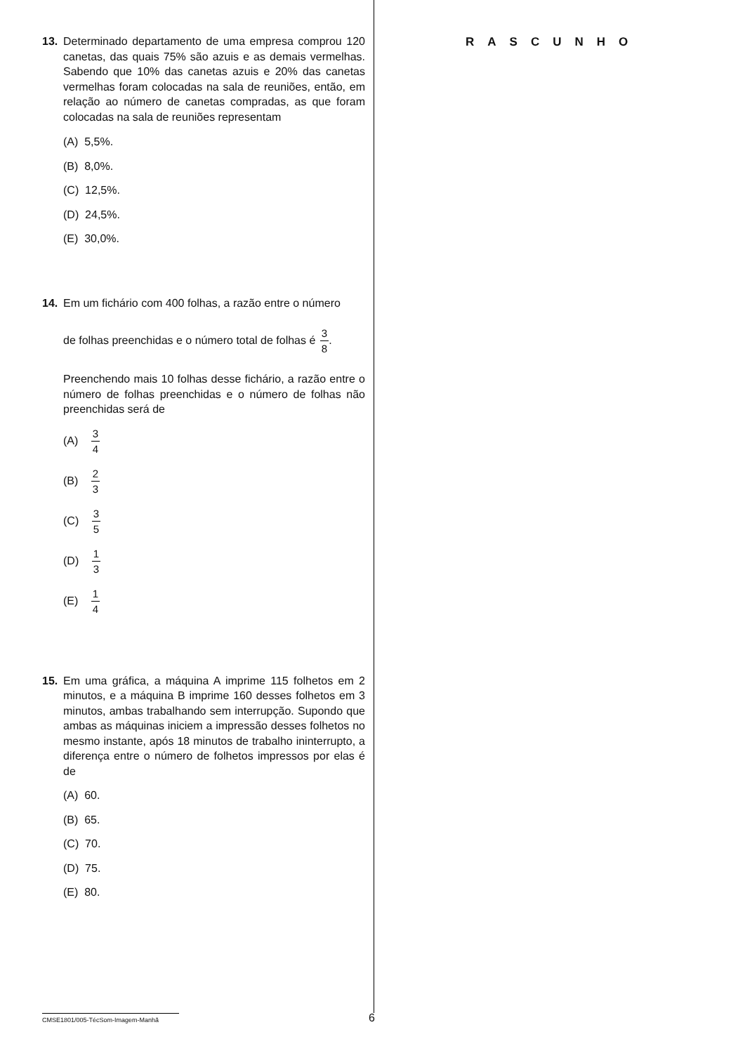13. Determinado departamento de uma empresa comprou 120 canetas, das quais 75% são azuis e as demais vermelhas. Sabendo que 10% das canetas azuis e 20% das canetas vermelhas foram colocadas na sala de reuniões, então, em relação ao número de canetas compradas, as que foram colocadas na sala de reuniões representam
(A) 5,5%.
(B) 8,0%.
(C) 12,5%.
(D) 24,5%.
(E) 30,0%.
14. Em um fichário com 400 folhas, a razão entre o número
de folhas preenchidas e o número total de folhas é 3 8.
Preenchendo mais 10 folhas desse fichário, a razão entre o número de folhas preenchidas e o número de folhas não preenchidas será de
(A) 3 4
(B) 2 3
(C) 3 5
(D) 1 3
(E) 1 4
15. Em uma gráfica, a máquina A imprime 115 folhetos em 2 minutos, e a máquina B imprime 160 desses folhetos em 3 minutos, ambas trabalhando sem interrupção. Supondo que ambas as máquinas iniciem a impressão desses folhetos no mesmo instante, após 18 minutos de trabalho ininterrupto, a diferença entre o número de folhetos impressos por elas é de
(A) 60.
(B) 65.
(C) 70.
(D) 75.
(E) 80.
RASCUNHO
CMSE1801/005-TécSom-Imagem-Manhã
6